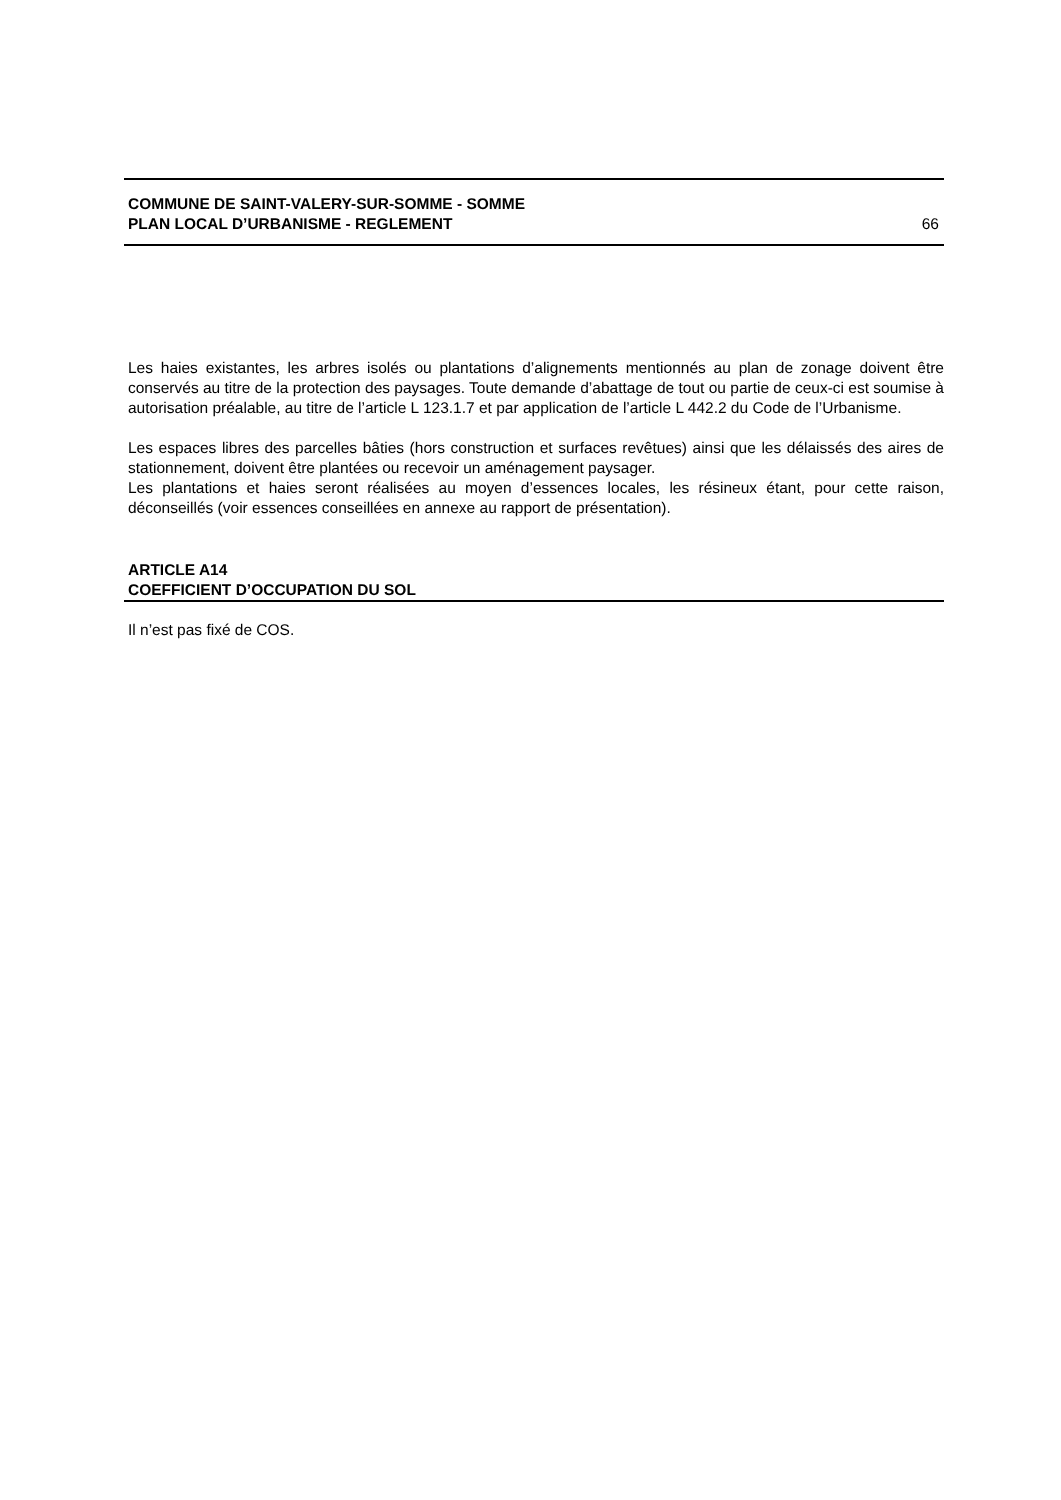COMMUNE DE SAINT-VALERY-SUR-SOMME - SOMME
PLAN LOCAL D’URBANISME - REGLEMENT 66
Les haies existantes, les arbres isolés ou plantations d’alignements mentionnés au plan de zonage doivent être conservés au titre de la protection des paysages. Toute demande d’abattage de tout ou partie de ceux-ci est soumise à autorisation préalable, au titre de l’article L 123.1.7 et par application de l’article L 442.2 du Code de l’Urbanisme.
Les espaces libres des parcelles bâties (hors construction et surfaces revêtues) ainsi que les délaissés des aires de stationnement, doivent être plantées ou recevoir un aménagement paysager.
Les plantations et haies seront réalisées au moyen d’essences locales, les résineux étant, pour cette raison, déconseillés (voir essences conseillées en annexe au rapport de présentation).
ARTICLE A14
COEFFICIENT D’OCCUPATION DU SOL
Il n’est pas fixé de COS.